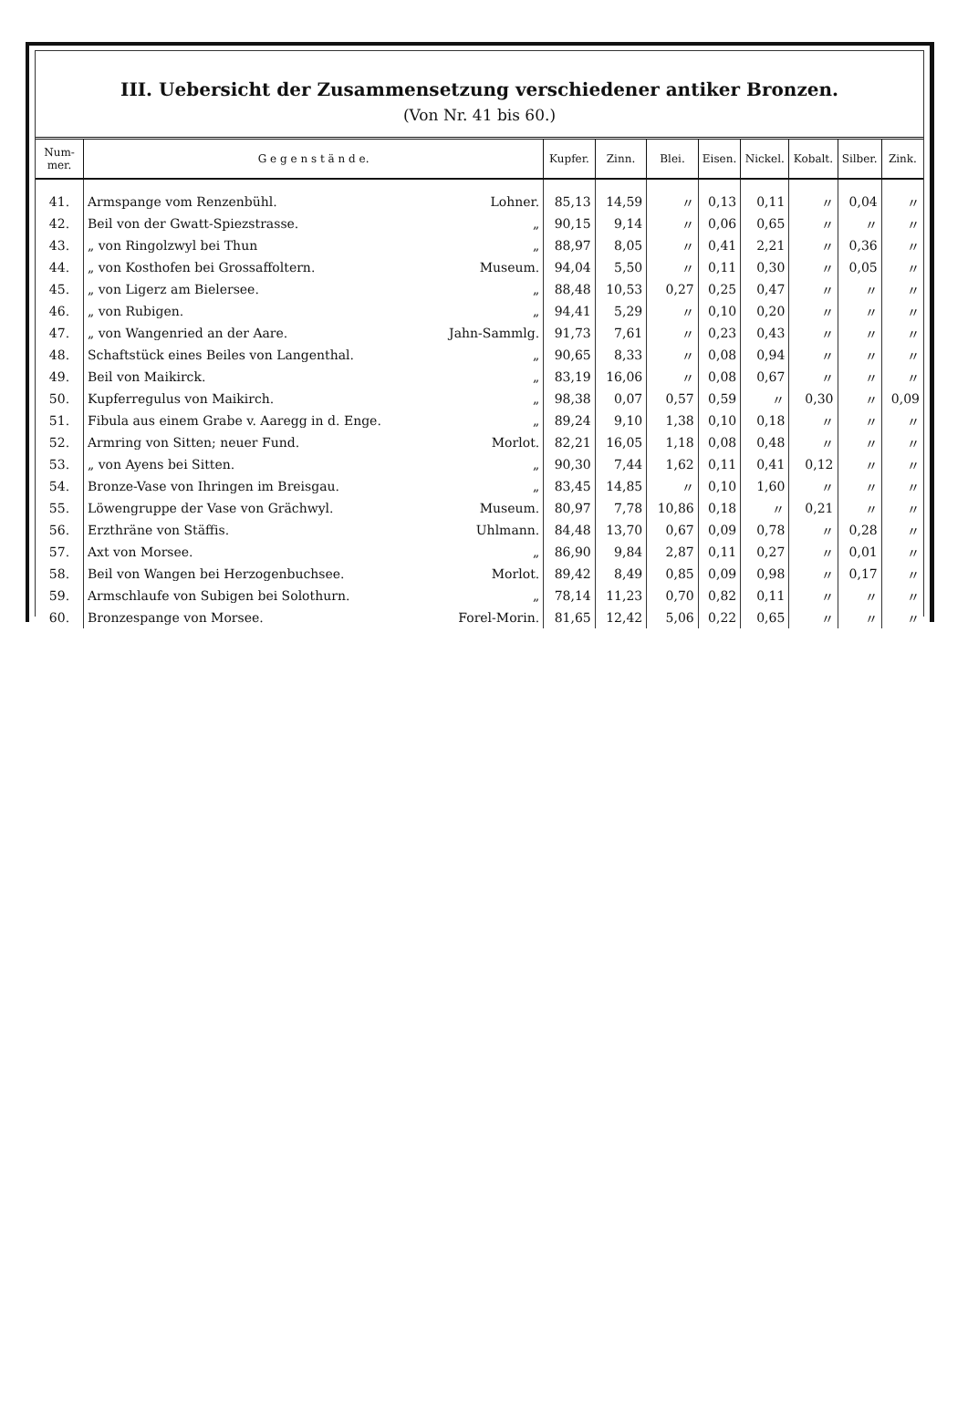III. Uebersicht der Zusammensetzung verschiedener antiker Bronzen.
(Von Nr. 41 bis 60.)
| Num- mer. | G e g e n s t ä n d e. | | Kupfer. | Zinn. | Blei. | Eisen. | Nickel. | Kobalt. | Silber. | Zink. |
| --- | --- | --- | --- | --- | --- | --- | --- | --- | --- | --- |
| 41. | Armspange vom Renzenbühl. | Lohner. | 85,13 | 14,59 | 〃 | 0,13 | 0,11 | 〃 | 0,04 | 〃 |
| 42. | Beil von der Gwatt-Spiezstrasse. | „ | 90,15 | 9,14 | 〃 | 0,06 | 0,65 | 〃 | 〃 | 〃 |
| 43. | „ von Ringolzwyl bei Thun | „ | 88,97 | 8,05 | 〃 | 0,41 | 2,21 | 〃 | 0,36 | 〃 |
| 44. | „ von Kosthofen bei Grossaffoltern. | Museum. | 94,04 | 5,50 | 〃 | 0,11 | 0,30 | 〃 | 0,05 | 〃 |
| 45. | „ von Ligerz am Bielersee. | „ | 88,48 | 10,53 | 0,27 | 0,25 | 0,47 | 〃 | 〃 | 〃 |
| 46. | „ von Rubigen. | „ | 94,41 | 5,29 | 〃 | 0,10 | 0,20 | 〃 | 〃 | 〃 |
| 47. | „ von Wangenried an der Aare. | Jahn-Sammlg. | 91,73 | 7,61 | 〃 | 0,23 | 0,43 | 〃 | 〃 | 〃 |
| 48. | Schaftstück eines Beiles von Langenthal. | „ | 90,65 | 8,33 | 〃 | 0,08 | 0,94 | 〃 | 〃 | 〃 |
| 49. | Beil von Maikirck. | „ | 83,19 | 16,06 | 〃 | 0,08 | 0,67 | 〃 | 〃 | 〃 |
| 50. | Kupferregulus von Maikirch. | „ | 98,38 | 0,07 | 0,57 | 0,59 | 〃 | 0,30 | 〃 | 0,09 |
| 51. | Fibula aus einem Grabe v. Aaregg in d. Enge. | „ | 89,24 | 9,10 | 1,38 | 0,10 | 0,18 | 〃 | 〃 | 〃 |
| 52. | Armring von Sitten; neuer Fund. | Morlot. | 82,21 | 16,05 | 1,18 | 0,08 | 0,48 | 〃 | 〃 | 〃 |
| 53. | „ von Ayens bei Sitten. | „ | 90,30 | 7,44 | 1,62 | 0,11 | 0,41 | 0,12 | 〃 | 〃 |
| 54. | Bronze-Vase von Ihringen im Breisgau. | „ | 83,45 | 14,85 | 〃 | 0,10 | 1,60 | 〃 | 〃 | 〃 |
| 55. | Löwengruppe der Vase von Grächwyl. | Museum. | 80,97 | 7,78 | 10,86 | 0,18 | 〃 | 0,21 | 〃 | 〃 |
| 56. | Erzthräne von Stäffis. | Uhlmann. | 84,48 | 13,70 | 0,67 | 0,09 | 0,78 | 〃 | 0,28 | 〃 |
| 57. | Axt von Morsee. | „ | 86,90 | 9,84 | 2,87 | 0,11 | 0,27 | 〃 | 0,01 | 〃 |
| 58. | Beil von Wangen bei Herzogenbuchsee. | Morlot. | 89,42 | 8,49 | 0,85 | 0,09 | 0,98 | 〃 | 0,17 | 〃 |
| 59. | Armschlaufe von Subigen bei Solothurn. | „ | 78,14 | 11,23 | 0,70 | 0,82 | 0,11 | 〃 | 〃 | 〃 |
| 60. | Bronzespange von Morsee. | Forel-Morin. | 81,65 | 12,42 | 5,06 | 0,22 | 0,65 | 〃 | 〃 | 〃 |